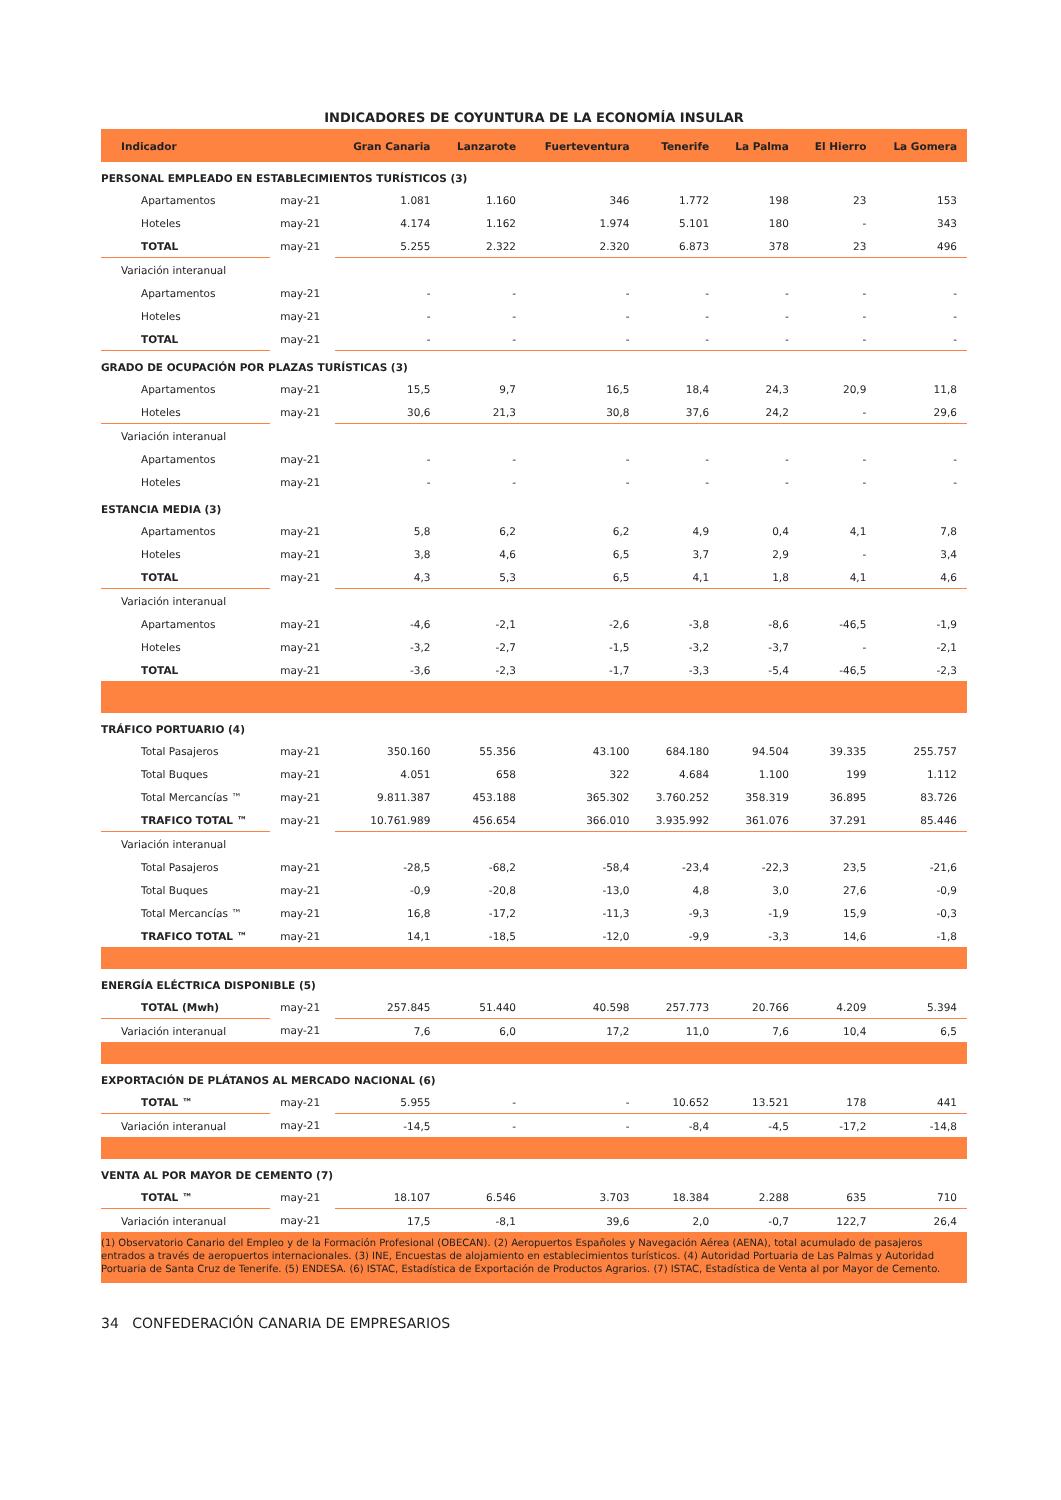INDICADORES DE COYUNTURA DE LA ECONOMÍA INSULAR
| Indicador | | Gran Canaria | Lanzarote | Fuerteventura | Tenerife | La Palma | El Hierro | La Gomera |
| --- | --- | --- | --- | --- | --- | --- | --- | --- |
| PERSONAL EMPLEADO EN ESTABLECIMIENTOS TURÍSTICOS (3) | | | | | | | | |
| Apartamentos | may-21 | 1.081 | 1.160 | 346 | 1.772 | 198 | 23 | 153 |
| Hoteles | may-21 | 4.174 | 1.162 | 1.974 | 5.101 | 180 | - | 343 |
| TOTAL | may-21 | 5.255 | 2.322 | 2.320 | 6.873 | 378 | 23 | 496 |
| Variación interanual | | | | | | | | |
| Apartamentos | may-21 | - | - | - | - | - | - | - |
| Hoteles | may-21 | - | - | - | - | - | - | - |
| TOTAL | may-21 | - | - | - | - | - | - | - |
| GRADO DE OCUPACIÓN POR PLAZAS TURÍSTICAS (3) | | | | | | | | |
| Apartamentos | may-21 | 15,5 | 9,7 | 16,5 | 18,4 | 24,3 | 20,9 | 11,8 |
| Hoteles | may-21 | 30,6 | 21,3 | 30,8 | 37,6 | 24,2 | - | 29,6 |
| Variación interanual | | | | | | | | |
| Apartamentos | may-21 | - | - | - | - | - | - | - |
| Hoteles | may-21 | - | - | - | - | - | - | - |
| ESTANCIA MEDIA (3) | | | | | | | | |
| Apartamentos | may-21 | 5,8 | 6,2 | 6,2 | 4,9 | 0,4 | 4,1 | 7,8 |
| Hoteles | may-21 | 3,8 | 4,6 | 6,5 | 3,7 | 2,9 | - | 3,4 |
| TOTAL | may-21 | 4,3 | 5,3 | 6,5 | 4,1 | 1,8 | 4,1 | 4,6 |
| Variación interanual | | | | | | | | |
| Apartamentos | may-21 | -4,6 | -2,1 | -2,6 | -3,8 | -8,6 | -46,5 | -1,9 |
| Hoteles | may-21 | -3,2 | -2,7 | -1,5 | -3,2 | -3,7 | - | -2,1 |
| TOTAL | may-21 | -3,6 | -2,3 | -1,7 | -3,3 | -5,4 | -46,5 | -2,3 |
| TRÁFICO PORTUARIO (4) | | | | | | | | |
| Total Pasajeros | may-21 | 350.160 | 55.356 | 43.100 | 684.180 | 94.504 | 39.335 | 255.757 |
| Total Buques | may-21 | 4.051 | 658 | 322 | 4.684 | 1.100 | 199 | 1.112 |
| Total Mercancías ™ | may-21 | 9.811.387 | 453.188 | 365.302 | 3.760.252 | 358.319 | 36.895 | 83.726 |
| TRAFICO TOTAL ™ | may-21 | 10.761.989 | 456.654 | 366.010 | 3.935.992 | 361.076 | 37.291 | 85.446 |
| Variación interanual | | | | | | | | |
| Total Pasajeros | may-21 | -28,5 | -68,2 | -58,4 | -23,4 | -22,3 | 23,5 | -21,6 |
| Total Buques | may-21 | -0,9 | -20,8 | -13,0 | 4,8 | 3,0 | 27,6 | -0,9 |
| Total Mercancías ™ | may-21 | 16,8 | -17,2 | -11,3 | -9,3 | -1,9 | 15,9 | -0,3 |
| TRAFICO TOTAL ™ | may-21 | 14,1 | -18,5 | -12,0 | -9,9 | -3,3 | 14,6 | -1,8 |
| ENERGÍA ELÉCTRICA DISPONIBLE (5) | | | | | | | | |
| TOTAL (Mwh) | may-21 | 257.845 | 51.440 | 40.598 | 257.773 | 20.766 | 4.209 | 5.394 |
| Variación interanual | may-21 | 7,6 | 6,0 | 17,2 | 11,0 | 7,6 | 10,4 | 6,5 |
| EXPORTACIÓN DE PLÁTANOS AL MERCADO NACIONAL (6) | | | | | | | | |
| TOTAL ™ | may-21 | 5.955 | - | - | 10.652 | 13.521 | 178 | 441 |
| Variación interanual | may-21 | -14,5 | - | - | -8,4 | -4,5 | -17,2 | -14,8 |
| VENTA AL POR MAYOR DE CEMENTO (7) | | | | | | | | |
| TOTAL ™ | may-21 | 18.107 | 6.546 | 3.703 | 18.384 | 2.288 | 635 | 710 |
| Variación interanual | may-21 | 17,5 | -8,1 | 39,6 | 2,0 | -0,7 | 122,7 | 26,4 |
(1) Observatorio Canario del Empleo y de la Formación Profesional (OBECAN). (2) Aeropuertos Españoles y Navegación Aérea (AENA), total acumulado de pasajeros entrados a través de aeropuertos internacionales. (3) INE, Encuestas de alojamiento en establecimientos turísticos. (4) Autoridad Portuaria de Las Palmas y Autoridad Portuaria de Santa Cruz de Tenerife. (5) ENDESA. (6) ISTAC, Estadística de Exportación de Productos Agrarios. (7) ISTAC, Estadística de Venta al por Mayor de Cemento.
34 CONFEDERACIÓN CANARIA DE EMPRESARIOS